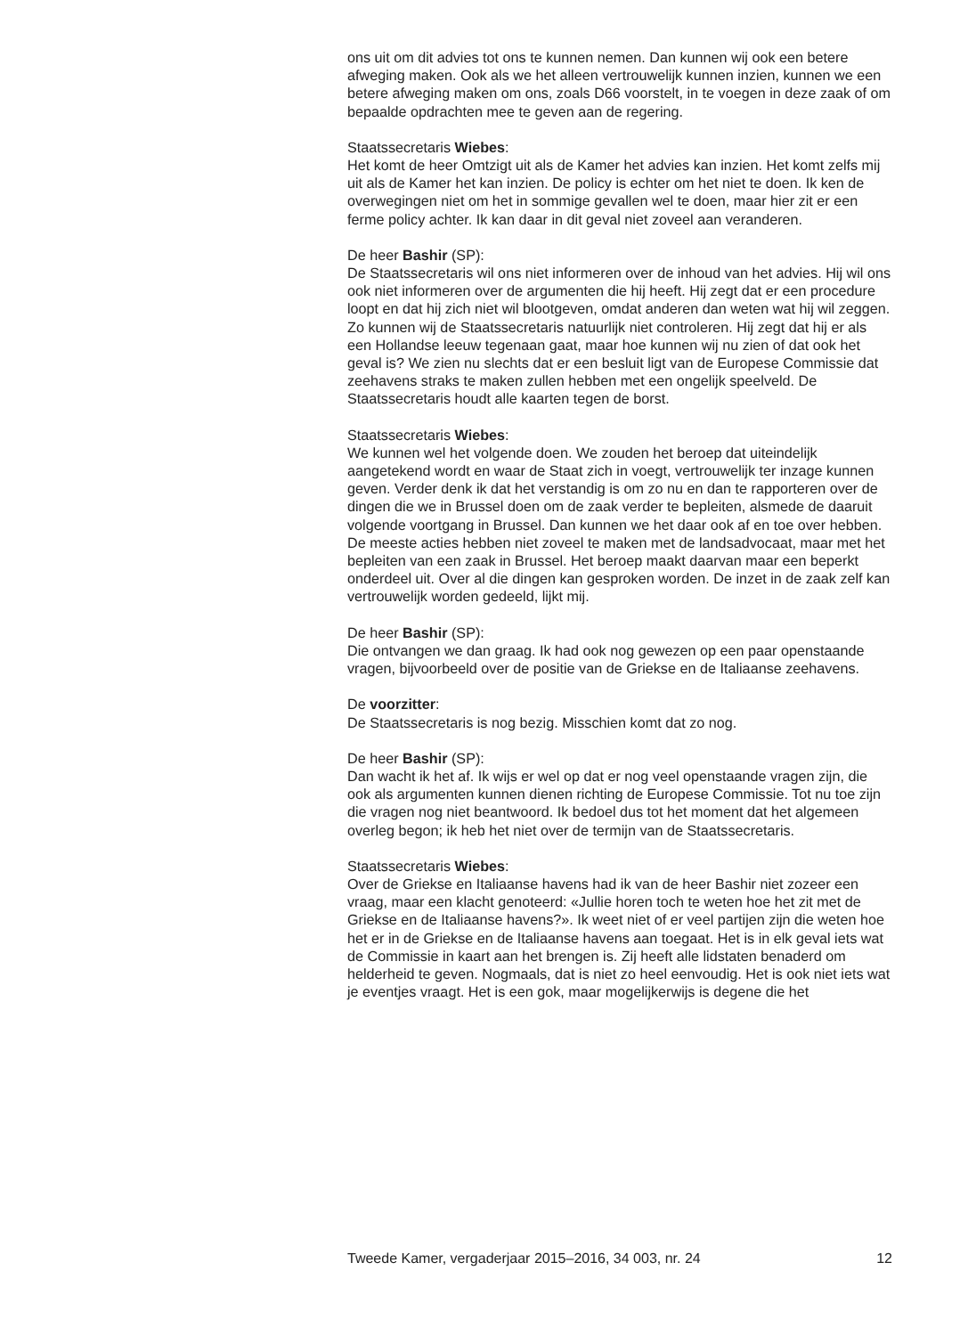ons uit om dit advies tot ons te kunnen nemen. Dan kunnen wij ook een betere afweging maken. Ook als we het alleen vertrouwelijk kunnen inzien, kunnen we een betere afweging maken om ons, zoals D66 voorstelt, in te voegen in deze zaak of om bepaalde opdrachten mee te geven aan de regering.
Staatssecretaris Wiebes:
Het komt de heer Omtzigt uit als de Kamer het advies kan inzien. Het komt zelfs mij uit als de Kamer het kan inzien. De policy is echter om het niet te doen. Ik ken de overwegingen niet om het in sommige gevallen wel te doen, maar hier zit er een ferme policy achter. Ik kan daar in dit geval niet zoveel aan veranderen.
De heer Bashir (SP):
De Staatssecretaris wil ons niet informeren over de inhoud van het advies. Hij wil ons ook niet informeren over de argumenten die hij heeft. Hij zegt dat er een procedure loopt en dat hij zich niet wil blootgeven, omdat anderen dan weten wat hij wil zeggen. Zo kunnen wij de Staatssecretaris natuurlijk niet controleren. Hij zegt dat hij er als een Hollandse leeuw tegenaan gaat, maar hoe kunnen wij nu zien of dat ook het geval is? We zien nu slechts dat er een besluit ligt van de Europese Commissie dat zeehavens straks te maken zullen hebben met een ongelijk speelveld. De Staatssecretaris houdt alle kaarten tegen de borst.
Staatssecretaris Wiebes:
We kunnen wel het volgende doen. We zouden het beroep dat uiteindelijk aangetekend wordt en waar de Staat zich in voegt, vertrouwelijk ter inzage kunnen geven. Verder denk ik dat het verstandig is om zo nu en dan te rapporteren over de dingen die we in Brussel doen om de zaak verder te bepleiten, alsmede de daaruit volgende voortgang in Brussel. Dan kunnen we het daar ook af en toe over hebben. De meeste acties hebben niet zoveel te maken met de landsadvocaat, maar met het bepleiten van een zaak in Brussel. Het beroep maakt daarvan maar een beperkt onderdeel uit. Over al die dingen kan gesproken worden. De inzet in de zaak zelf kan vertrouwelijk worden gedeeld, lijkt mij.
De heer Bashir (SP):
Die ontvangen we dan graag. Ik had ook nog gewezen op een paar openstaande vragen, bijvoorbeeld over de positie van de Griekse en de Italiaanse zeehavens.
De voorzitter:
De Staatssecretaris is nog bezig. Misschien komt dat zo nog.
De heer Bashir (SP):
Dan wacht ik het af. Ik wijs er wel op dat er nog veel openstaande vragen zijn, die ook als argumenten kunnen dienen richting de Europese Commissie. Tot nu toe zijn die vragen nog niet beantwoord. Ik bedoel dus tot het moment dat het algemeen overleg begon; ik heb het niet over de termijn van de Staatssecretaris.
Staatssecretaris Wiebes:
Over de Griekse en Italiaanse havens had ik van de heer Bashir niet zozeer een vraag, maar een klacht genoteerd: «Jullie horen toch te weten hoe het zit met de Griekse en de Italiaanse havens?». Ik weet niet of er veel partijen zijn die weten hoe het er in de Griekse en de Italiaanse havens aan toegaat. Het is in elk geval iets wat de Commissie in kaart aan het brengen is. Zij heeft alle lidstaten benaderd om helderheid te geven. Nogmaals, dat is niet zo heel eenvoudig. Het is ook niet iets wat je eventjes vraagt. Het is een gok, maar mogelijkerwijs is degene die het
Tweede Kamer, vergaderjaar 2015–2016, 34 003, nr. 24 12